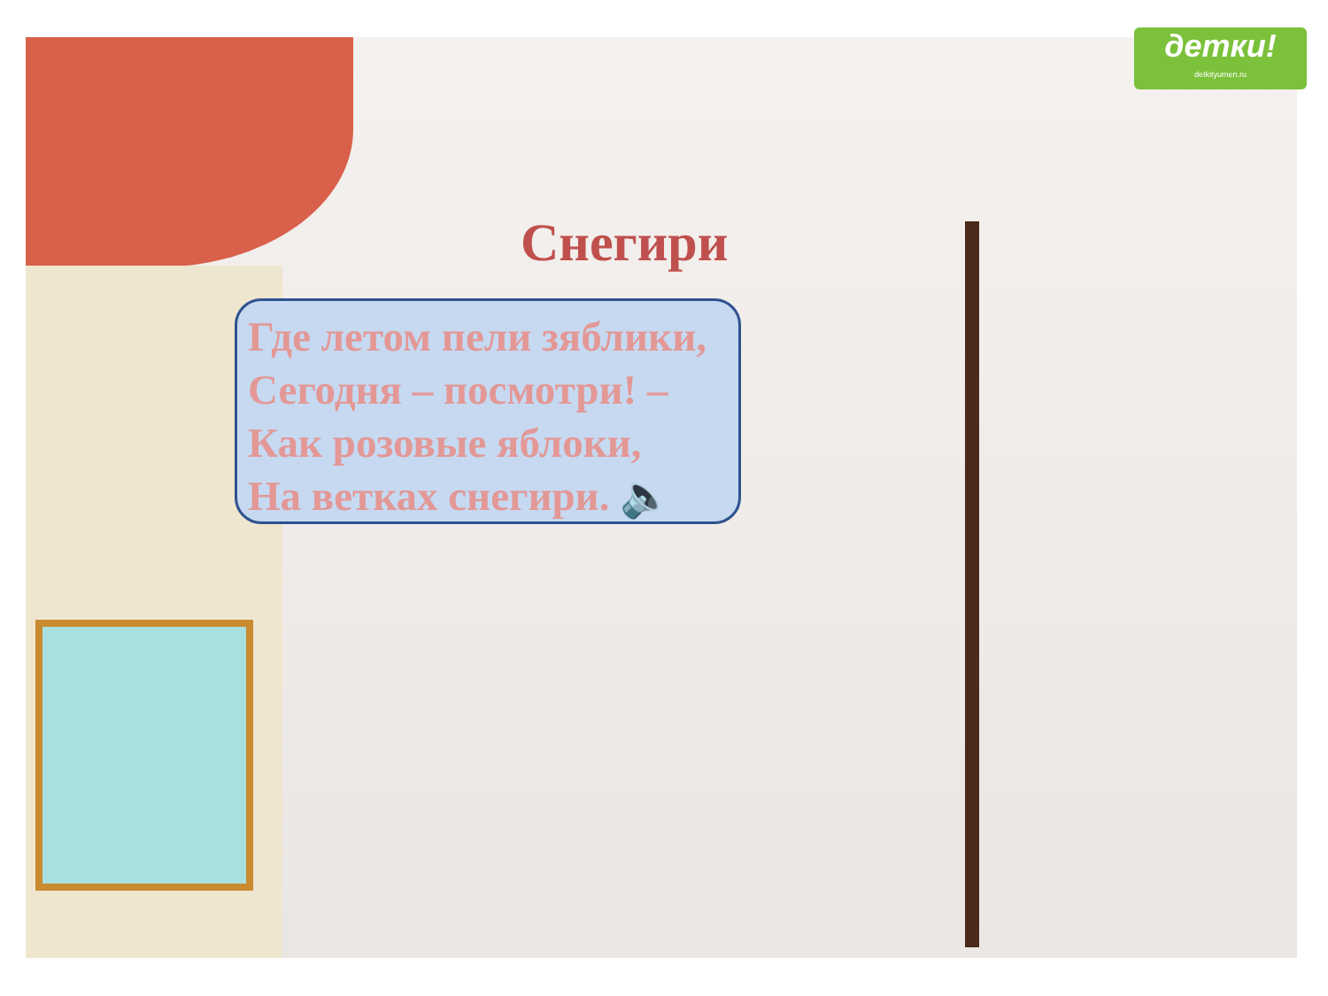детки!
detkityumen.ru
Снегири
Где летом пели зяблики,
Сегодня – посмотри! –
Как розовые яблоки,
На ветках снегири. 🔈